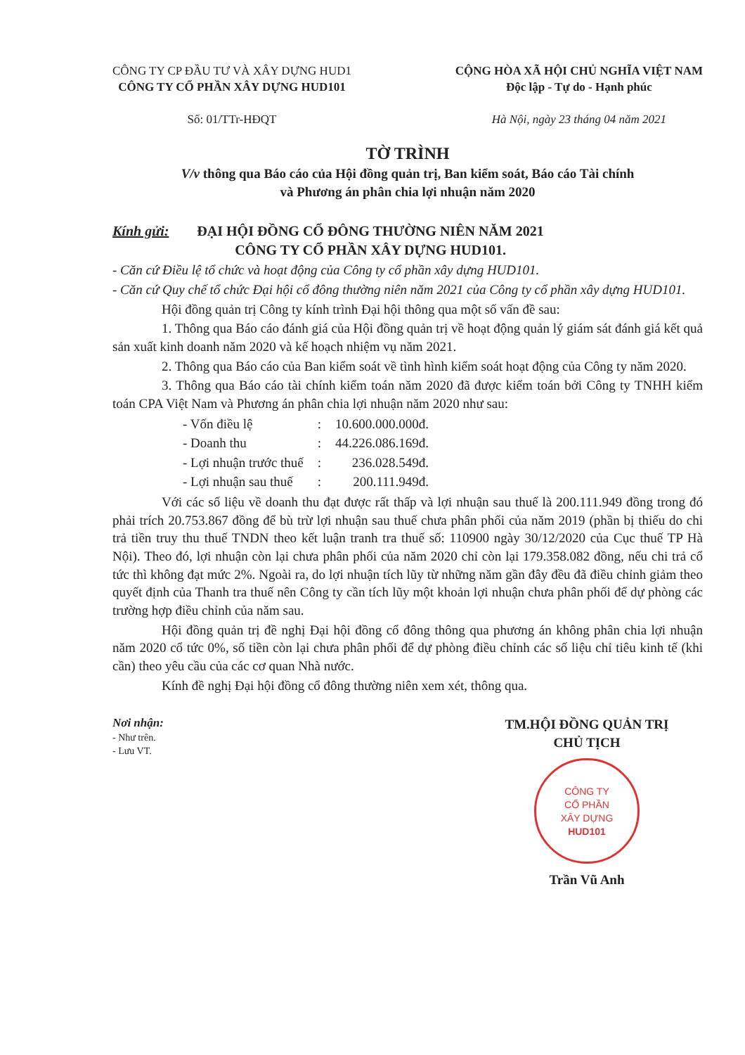CÔNG TY CP ĐẦU TƯ VÀ XÂY DỰNG HUD1
CÔNG TY CỔ PHẦN XÂY DỰNG HUD101
Số: 01/TTr-HĐQT
CỘNG HÒA XÃ HỘI CHỦ NGHĨA VIỆT NAM
Độc lập - Tự do - Hạnh phúc
Hà Nội, ngày 23 tháng 04 năm 2021
TỜ TRÌNH
V/v thông qua Báo cáo của Hội đồng quản trị, Ban kiểm soát, Báo cáo Tài chính
và Phương án phân chia lợi nhuận năm 2020
Kính gửi: ĐẠI HỘI ĐỒNG CỔ ĐÔNG THƯỜNG NIÊN NĂM 2021
CÔNG TY CỔ PHẦN XÂY DỰNG HUD101.
- Căn cứ Điều lệ tổ chức và hoạt động của Công ty cổ phần xây dựng HUD101.
- Căn cứ Quy chế tổ chức Đại hội cổ đông thường niên năm 2021 của Công ty cổ phần xây dựng HUD101.
Hội đồng quản trị Công ty kính trình Đại hội thông qua một số vấn đề sau:
1. Thông qua Báo cáo đánh giá của Hội đồng quản trị về hoạt động quản lý giám sát đánh giá kết quả sản xuất kinh doanh năm 2020 và kế hoạch nhiệm vụ năm 2021.
2. Thông qua Báo cáo của Ban kiểm soát về tình hình kiểm soát hoạt động của Công ty năm 2020.
3. Thông qua Báo cáo tài chính kiểm toán năm 2020 đã được kiểm toán bởi Công ty TNHH kiểm toán CPA Việt Nam và Phương án phân chia lợi nhuận năm 2020 như sau:
| - Vốn điều lệ | : | 10.600.000.000đ. |
| - Doanh thu | : | 44.226.086.169đ. |
| - Lợi nhuận trước thuế | : | 236.028.549đ. |
| - Lợi nhuận sau thuế | : | 200.111.949đ. |
Với các số liệu về doanh thu đạt được rất thấp và lợi nhuận sau thuế là 200.111.949 đồng trong đó phải trích 20.753.867 đồng để bù trừ lợi nhuận sau thuế chưa phân phối của năm 2019 (phần bị thiếu do chi trả tiền truy thu thuế TNDN theo kết luận tranh tra thuế số: 110900 ngày 30/12/2020 của Cục thuế TP Hà Nội). Theo đó, lợi nhuận còn lại chưa phân phối của năm 2020 chỉ còn lại 179.358.082 đồng, nếu chi trả cổ tức thì không đạt mức 2%. Ngoài ra, do lợi nhuận tích lũy từ những năm gần đây đều đã điều chỉnh giảm theo quyết định của Thanh tra thuế nên Công ty cần tích lũy một khoản lợi nhuận chưa phân phối để dự phòng các trường hợp điều chỉnh của năm sau.
Hội đồng quản trị đề nghị Đại hội đồng cổ đông thông qua phương án không phân chia lợi nhuận năm 2020 cổ tức 0%, số tiền còn lại chưa phân phối để dự phòng điều chỉnh các số liệu chỉ tiêu kinh tế (khi cần) theo yêu cầu của các cơ quan Nhà nước.
Kính đề nghị Đại hội đồng cổ đông thường niên xem xét, thông qua.
Nơi nhận:
- Như trên.
- Lưu VT.
TM.HỘI ĐỒNG QUẢN TRỊ
CHỦ TỊCH
CÔNG TY
CỔ PHẦN
XÂY DỰNG
HUD101
Trần Vũ Anh